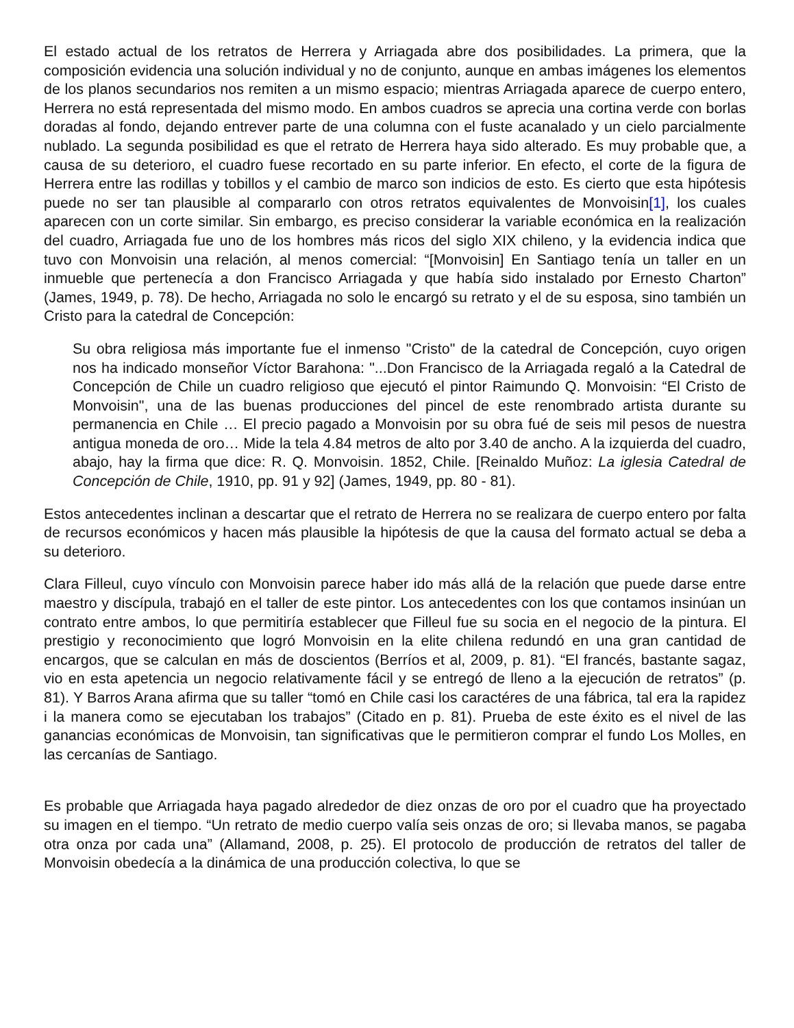El estado actual de los retratos de Herrera y Arriagada abre dos posibilidades. La primera, que la composición evidencia una solución individual y no de conjunto, aunque en ambas imágenes los elementos de los planos secundarios nos remiten a un mismo espacio; mientras Arriagada aparece de cuerpo entero, Herrera no está representada del mismo modo. En ambos cuadros se aprecia una cortina verde con borlas doradas al fondo, dejando entrever parte de una columna con el fuste acanalado y un cielo parcialmente nublado. La segunda posibilidad es que el retrato de Herrera haya sido alterado. Es muy probable que, a causa de su deterioro, el cuadro fuese recortado en su parte inferior. En efecto, el corte de la figura de Herrera entre las rodillas y tobillos y el cambio de marco son indicios de esto. Es cierto que esta hipótesis puede no ser tan plausible al compararlo con otros retratos equivalentes de Monvoisin[1], los cuales aparecen con un corte similar. Sin embargo, es preciso considerar la variable económica en la realización del cuadro, Arriagada fue uno de los hombres más ricos del siglo XIX chileno, y la evidencia indica que tuvo con Monvoisin una relación, al menos comercial: “[Monvoisin] En Santiago tenía un taller en un inmueble que pertenecía a don Francisco Arriagada y que había sido instalado por Ernesto Charton” (James, 1949, p. 78). De hecho, Arriagada no solo le encargó su retrato y el de su esposa, sino también un Cristo para la catedral de Concepción:
Su obra religiosa más importante fue el inmenso "Cristo" de la catedral de Concepción, cuyo origen nos ha indicado monseñor Víctor Barahona: "...Don Francisco de la Arriagada regaló a la Catedral de Concepción de Chile un cuadro religioso que ejecutó el pintor Raimundo Q. Monvoisin: “El Cristo de Monvoisin", una de las buenas producciones del pincel de este renombrado artista durante su permanencia en Chile … El precio pagado a Monvoisin por su obra fué de seis mil pesos de nuestra antigua moneda de oro… Mide la tela 4.84 metros de alto por 3.40 de ancho. A la izquierda del cuadro, abajo, hay la firma que dice: R. Q. Monvoisin. 1852, Chile. [Reinaldo Muñoz: La iglesia Catedral de Concepción de Chile, 1910, pp. 91 y 92] (James, 1949, pp. 80 - 81).
Estos antecedentes inclinan a descartar que el retrato de Herrera no se realizara de cuerpo entero por falta de recursos económicos y hacen más plausible la hipótesis de que la causa del formato actual se deba a su deterioro.
Clara Filleul, cuyo vínculo con Monvoisin parece haber ido más allá de la relación que puede darse entre maestro y discípula, trabajó en el taller de este pintor. Los antecedentes con los que contamos insinúan un contrato entre ambos, lo que permitiría establecer que Filleul fue su socia en el negocio de la pintura. El prestigio y reconocimiento que logró Monvoisin en la elite chilena redundó en una gran cantidad de encargos, que se calculan en más de doscientos (Berríos et al, 2009, p. 81). “El francés, bastante sagaz, vio en esta apetencia un negocio relativamente fácil y se entregó de lleno a la ejecución de retratos” (p. 81). Y Barros Arana afirma que su taller “tomó en Chile casi los caractéres de una fábrica, tal era la rapidez i la manera como se ejecutaban los trabajos” (Citado en p. 81). Prueba de este éxito es el nivel de las ganancias económicas de Monvoisin, tan significativas que le permitieron comprar el fundo Los Molles, en las cercanías de Santiago.
Es probable que Arriagada haya pagado alrededor de diez onzas de oro por el cuadro que ha proyectado su imagen en el tiempo. “Un retrato de medio cuerpo valía seis onzas de oro; si llevaba manos, se pagaba otra onza por cada una” (Allamand, 2008, p. 25). El protocolo de producción de retratos del taller de Monvoisin obedecía a la dinámica de una producción colectiva, lo que se